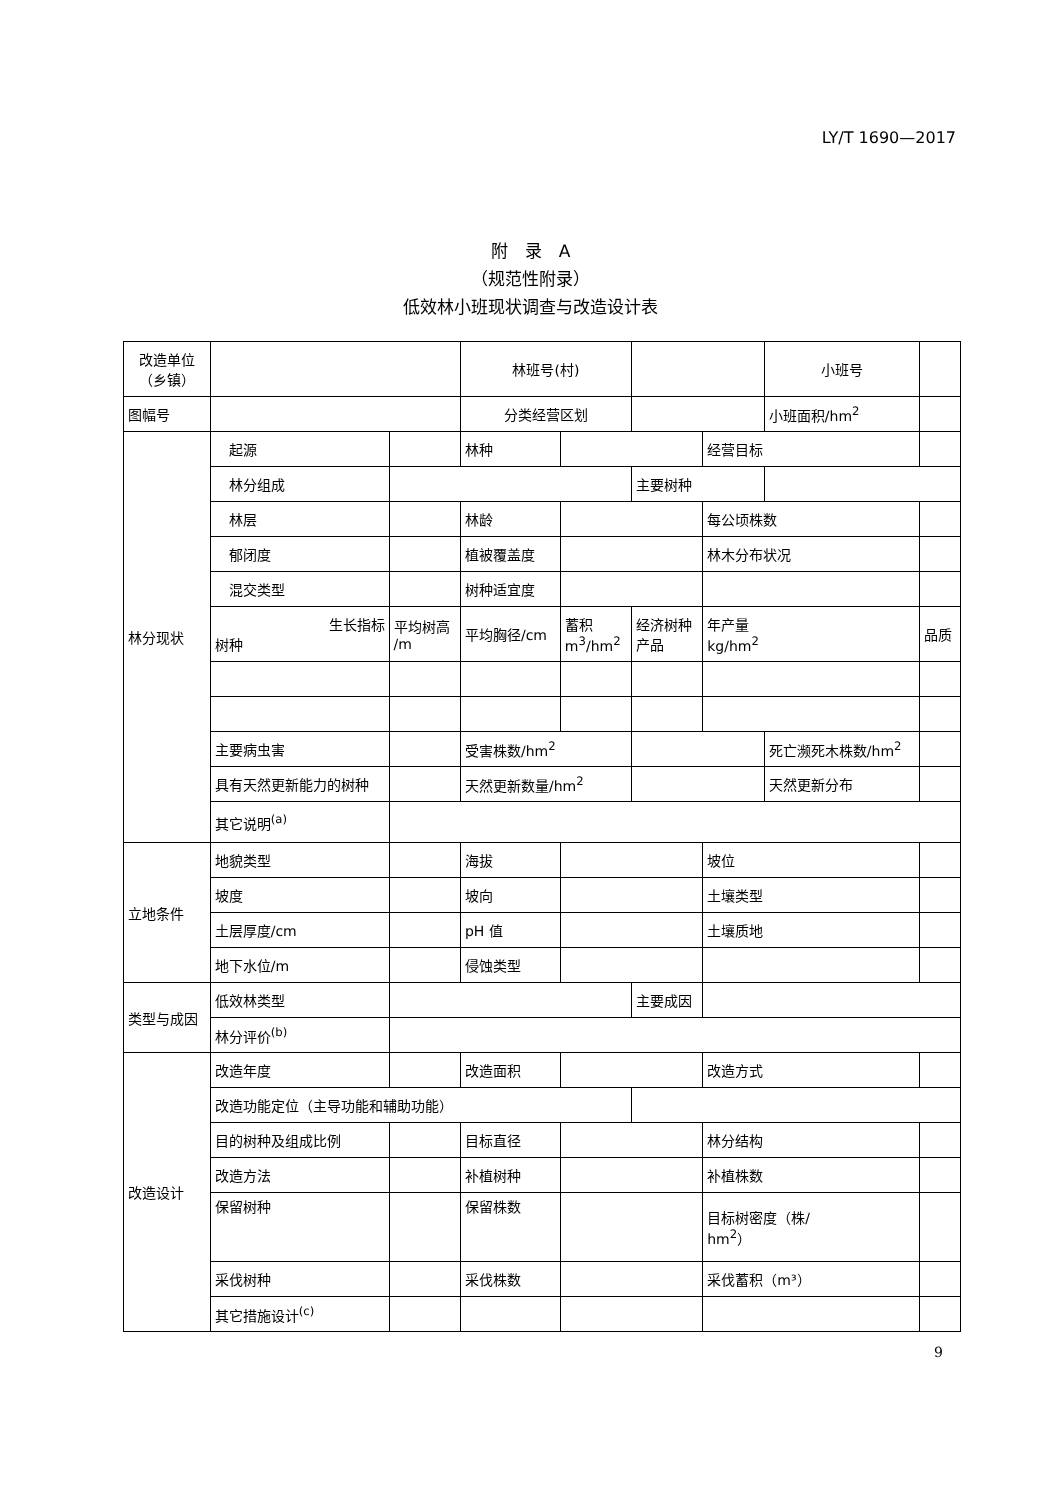LY/T 1690—2017
附　录　A
（规范性附录）
低效林小班现状调查与改造设计表
| 改造单位 （乡镇） | | | 林班号(村) | | | | 小班号 | | |
| 图幅号 | | | 分类经营区划 | | | | 小班面积/hm<sup>2</sup> | | |
| 林分现状 | 起源 | | 林种 | | | 经营目标 | | | |
| | 林分组成 | | | | 主要树种 | | | | |
| | 林层 | | 林龄 | | | 每公顷株数 | | | |
| | 郁闭度 | | 植被覆盖度 | | | 林木分布状况 | | | |
| | 混交类型 | | 树种适宜度 | | | | | | |
| | 生长指标 树种 | 平均树高 /m | 平均胸径/cm | 蓄积 m<sup>3</sup>/hm<sup>2</sup> | 经济树种 产品 | 年产量 kg/hm<sup>2</sup> | | 品质 | |
| | 主要病虫害 | | 受害株数/hm<sup>2</sup> | | | | 死亡濒死木株数/hm<sup>2</sup> | | |
| | 具有天然更新能力的树种 | | 天然更新数量/hm<sup>2</sup> | | | | 天然更新分布 | | |
| | 其它说明<sup>(a)</sup> | | | | | | | | |
| 立地条件 | 地貌类型 | | 海拔 | | | 坡位 | | | |
| | 坡度 | | 坡向 | | | 土壤类型 | | | |
| | 土层厚度/cm | | pH 值 | | | 土壤质地 | | | |
| | 地下水位/m | | 侵蚀类型 | | | | | | |
| 类型与成因 | 低效林类型 | | | | 主要成因 | | | | |
| | 林分评价<sup>(b)</sup> | | | | | | | | |
| 改造设计 | 改造年度 | | 改造面积 | | | 改造方式 | | | |
| | 改造功能定位（主导功能和辅助功能） | | | | | | | | |
| | 目的树种及组成比例 | | 目标直径 | | | 林分结构 | | | |
| | 改造方法 | | 补植树种 | | | 补植株数 | | | |
| | 保留树种 | | 保留株数 | | | 目标树密度（株/ hm<sup>2</sup>） | | | |
| | 采伐树种 | | 采伐株数 | | | 采伐蓄积（m³） | | | |
| | 其它措施设计<sup>(c)</sup> | | | | | | | | |
9